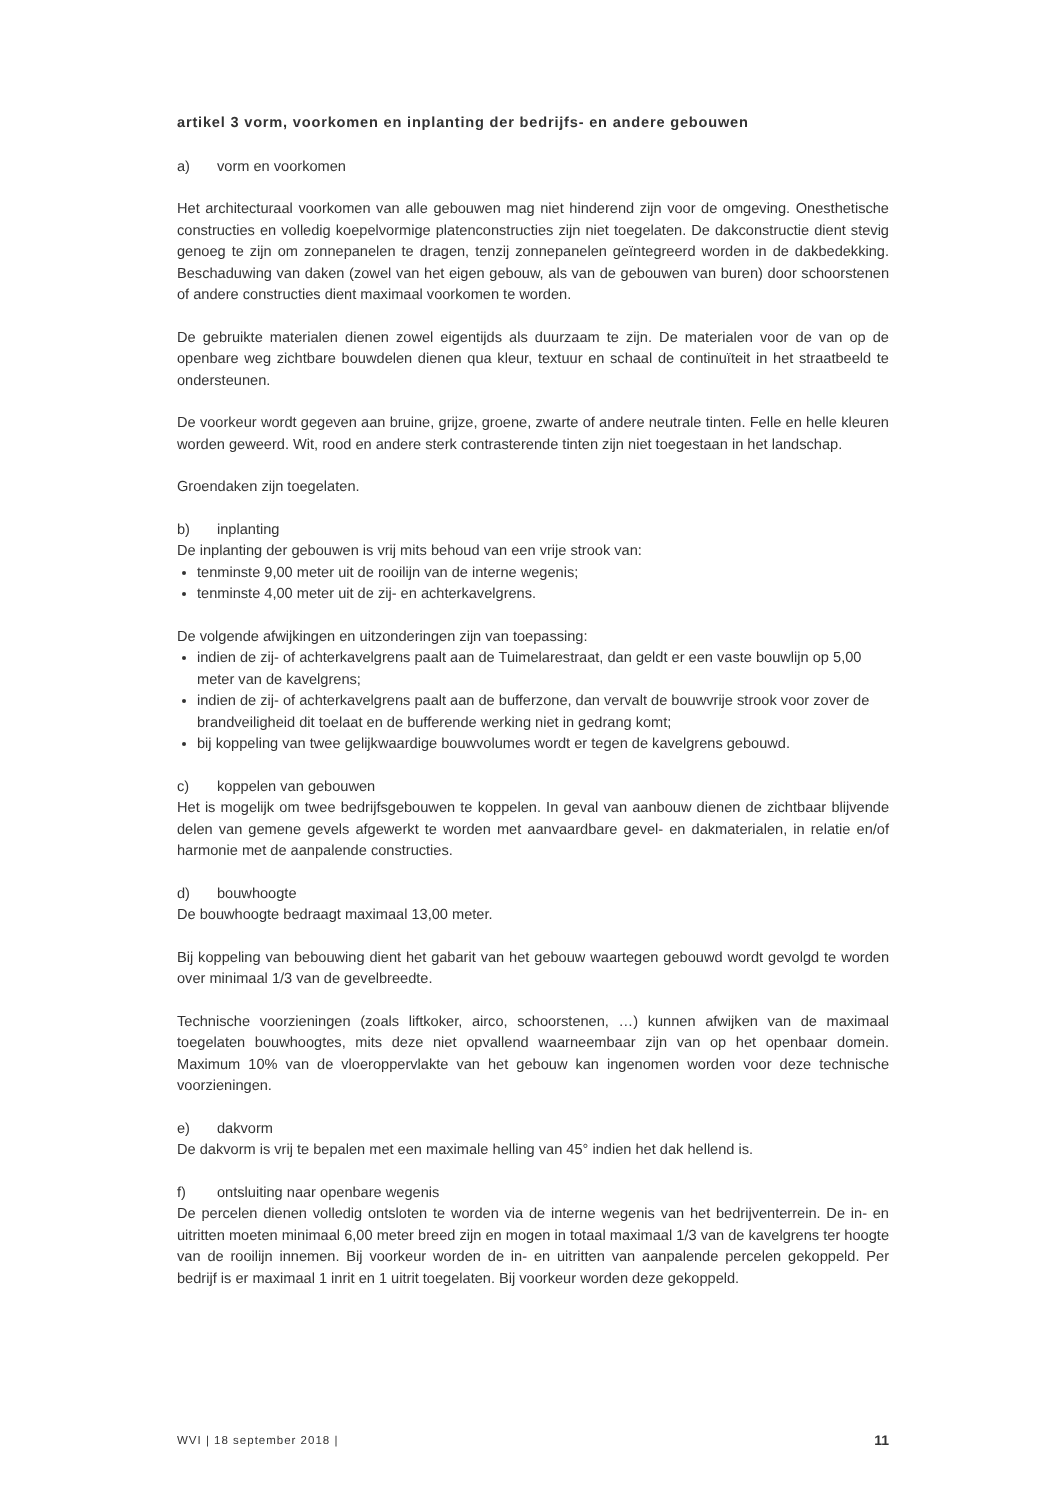artikel 3 vorm, voorkomen en inplanting der bedrijfs- en andere gebouwen
a) vorm en voorkomen
Het architecturaal voorkomen van alle gebouwen mag niet hinderend zijn voor de omgeving. Onesthetische constructies en volledig koepelvormige platenconstructies zijn niet toegelaten. De dakconstructie dient stevig genoeg te zijn om zonnepanelen te dragen, tenzij zonnepanelen geïntegreerd worden in de dakbedekking. Beschaduwing van daken (zowel van het eigen gebouw, als van de gebouwen van buren) door schoorstenen of andere constructies dient maximaal voorkomen te worden.
De gebruikte materialen dienen zowel eigentijds als duurzaam te zijn. De materialen voor de van op de openbare weg zichtbare bouwdelen dienen qua kleur, textuur en schaal de continuïteit in het straatbeeld te ondersteunen.
De voorkeur wordt gegeven aan bruine, grijze, groene, zwarte of andere neutrale tinten. Felle en helle kleuren worden geweerd. Wit, rood en andere sterk contrasterende tinten zijn niet toegestaan in het landschap.
Groendaken zijn toegelaten.
b) inplanting
De inplanting der gebouwen is vrij mits behoud van een vrije strook van:
tenminste 9,00 meter uit de rooilijn van de interne wegenis;
tenminste 4,00 meter uit de zij- en achterkavelgrens.
De volgende afwijkingen en uitzonderingen zijn van toepassing:
indien de zij- of achterkavelgrens paalt aan de Tuimelarestraat, dan geldt er een vaste bouwlijn op 5,00 meter van de kavelgrens;
indien de zij- of achterkavelgrens paalt aan de bufferzone, dan vervalt de bouwvrije strook voor zover de brandveiligheid dit toelaat en de bufferende werking niet in gedrang komt;
bij koppeling van twee gelijkwaardige bouwvolumes wordt er tegen de kavelgrens gebouwd.
c) koppelen van gebouwen
Het is mogelijk om twee bedrijfsgebouwen te koppelen. In geval van aanbouw dienen de zichtbaar blijvende delen van gemene gevels afgewerkt te worden met aanvaardbare gevel- en dakmaterialen, in relatie en/of harmonie met de aanpalende constructies.
d) bouwhoogte
De bouwhoogte bedraagt maximaal 13,00 meter.
Bij koppeling van bebouwing dient het gabarit van het gebouw waartegen gebouwd wordt gevolgd te worden over minimaal 1/3 van de gevelbreedte.
Technische voorzieningen (zoals liftkoker, airco, schoorstenen, …) kunnen afwijken van de maximaal toegelaten bouwhoogtes, mits deze niet opvallend waarneembaar zijn van op het openbaar domein. Maximum 10% van de vloeroppervlakte van het gebouw kan ingenomen worden voor deze technische voorzieningen.
e) dakvorm
De dakvorm is vrij te bepalen met een maximale helling van 45° indien het dak hellend is.
f) ontsluiting naar openbare wegenis
De percelen dienen volledig ontsloten te worden via de interne wegenis van het bedrijventerrein. De in- en uitritten moeten minimaal 6,00 meter breed zijn en mogen in totaal maximaal 1/3 van de kavelgrens ter hoogte van de rooilijn innemen. Bij voorkeur worden de in- en uitritten van aanpalende percelen gekoppeld. Per bedrijf is er maximaal 1 inrit en 1 uitrit toegelaten. Bij voorkeur worden deze gekoppeld.
WVI | 18 september 2018 | 11